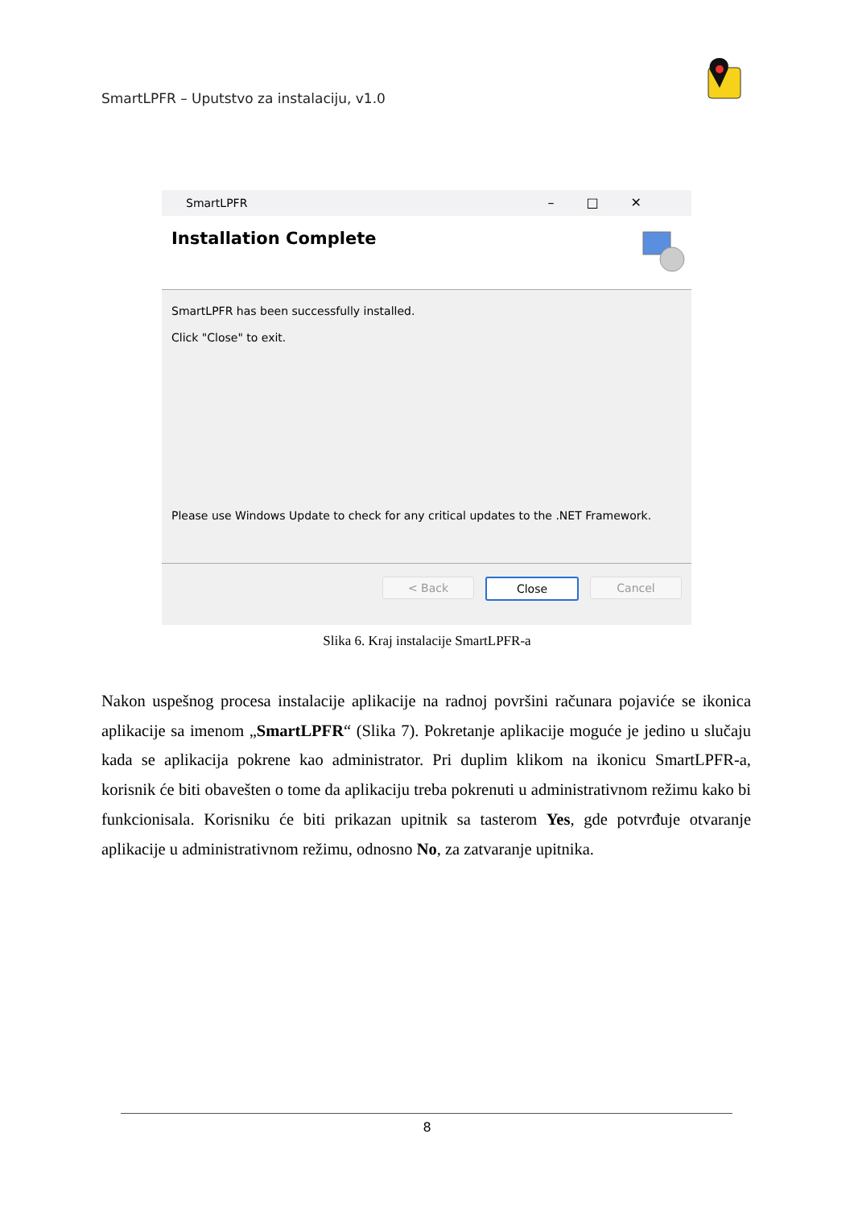SmartLPFR – Uputstvo za instalaciju, v1.0
SmartLPFR –□✕
Installation Complete
SmartLPFR has been successfully installed.
Click "Close" to exit.
Please use Windows Update to check for any critical updates to the .NET Framework.
< Back Close Cancel
Slika 6. Kraj instalacije SmartLPFR-a
Nakon uspešnog procesa instalacije aplikacije na radnoj površini računara pojaviće se ikonica aplikacije sa imenom „SmartLPFR“ (Slika 7). Pokretanje aplikacije moguće je jedino u slučaju kada se aplikacija pokrene kao administrator. Pri duplim klikom na ikonicu SmartLPFR-a, korisnik će biti obavešten o tome da aplikaciju treba pokrenuti u administrativnom režimu kako bi funkcionisala. Korisniku će biti prikazan upitnik sa tasterom Yes, gde potvrđuje otvaranje aplikacije u administrativnom režimu, odnosno No, za zatvaranje upitnika.
8